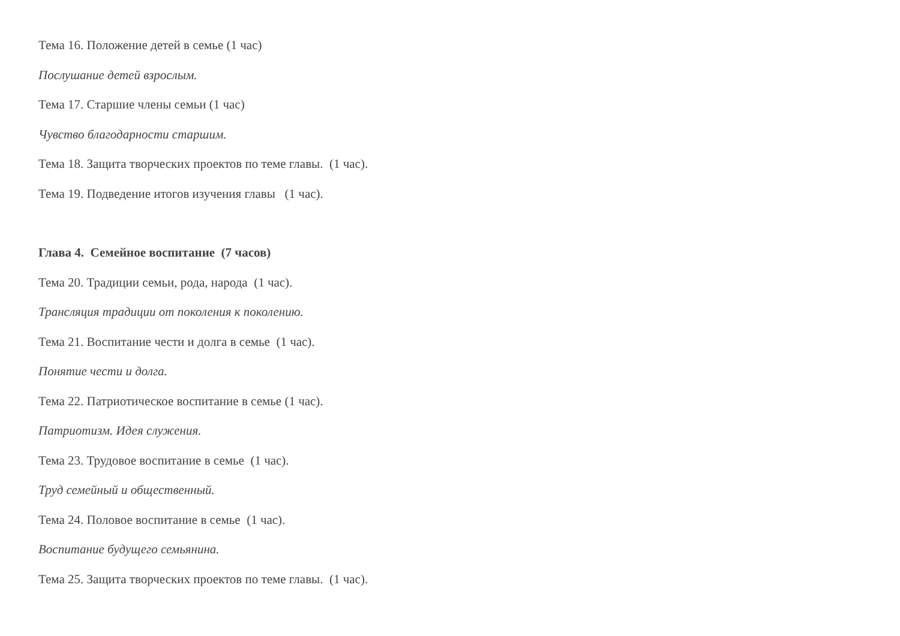Тема 16. Положение детей в семье (1 час)
Послушание детей взрослым.
Тема 17. Старшие члены семьи (1 час)
Чувство благодарности старшим.
Тема 18. Защита творческих проектов по теме главы. (1 час).
Тема 19. Подведение итогов изучения главы (1 час).
Глава 4. Семейное воспитание (7 часов)
Тема 20. Традиции семьи, рода, народа (1 час).
Трансляция традиции от поколения к поколению.
Тема 21. Воспитание чести и долга в семье (1 час).
Понятие чести и долга.
Тема 22. Патриотическое воспитание в семье (1 час).
Патриотизм. Идея служения.
Тема 23. Трудовое воспитание в семье (1 час).
Труд семейный и общественный.
Тема 24. Половое воспитание в семье (1 час).
Воспитание будущего семьянина.
Тема 25. Защита творческих проектов по теме главы. (1 час).